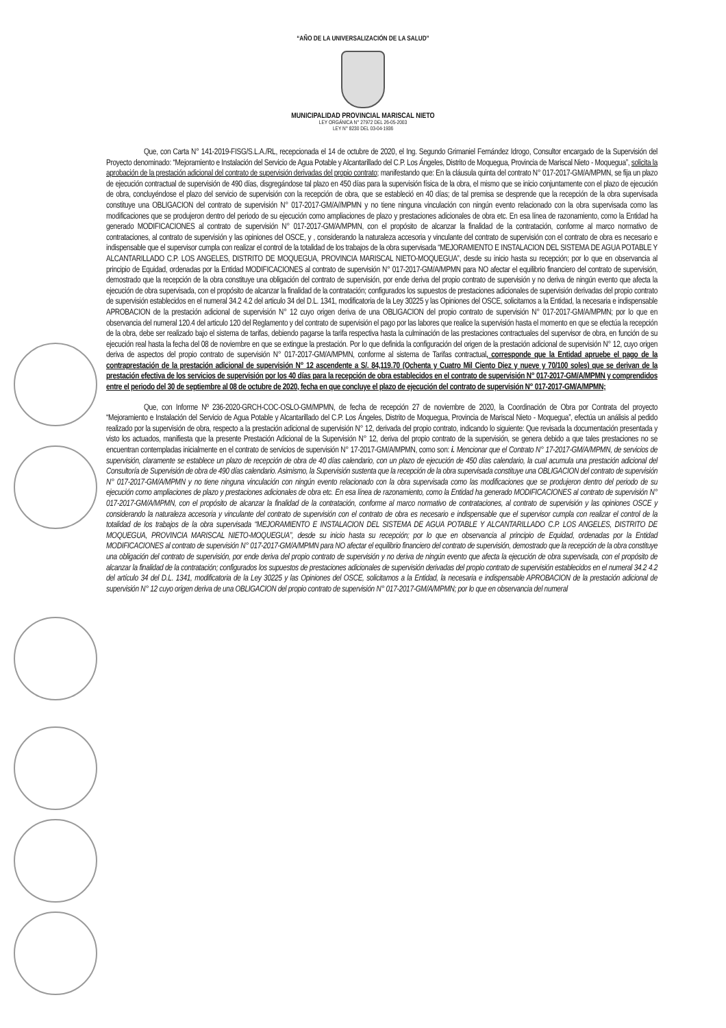“AÑO DE LA UNIVERSALIZACIÓN DE LA SALUD”
MUNICIPALIDAD PROVINCIAL MARISCAL NIETO
LEY ORGÁNICA N° 27972 DEL 26-05-2003
LEY N° 8230 DEL 03-04-1936
Que, con Carta N° 141-2019-FISG/S.L.A./RL, recepcionada el 14 de octubre de 2020, el Ing. Segundo Grimaniel Fernández Idrogo, Consultor encargado de la Supervisión del Proyecto denominado: “Mejoramiento e Instalación del Servicio de Agua Potable y Alcantarillado del C.P. Los Ángeles, Distrito de Moquegua, Provincia de Mariscal Nieto - Moquegua”, solicita la aprobación de la prestación adicional del contrato de supervisión derivadas del propio contrato; manifestando que: En la cláusula quinta del contrato N° 017-2017-GM/A/MPMN, se fija un plazo de ejecución contractual de supervisión de 490 días, disgregándose tal plazo en 450 días para la supervisión física de la obra, el mismo que se inicio conjuntamente con el plazo de ejecución de obra, concluyéndose el plazo del servicio de supervisión con la recepción de obra, que se estableció en 40 días; de tal premisa se desprende que la recepción de la obra supervisada constituye una OBLIGACION del contrato de supervisión N° 017-2017-GM/A//MPMN y no tiene ninguna vinculación con ningún evento relacionado con la obra supervisada como las modificaciones que se produjeron dentro del periodo de su ejecución como ampliaciones de plazo y prestaciones adicionales de obra etc. En esa línea de razonamiento, como la Entidad ha generado MODIFICACIONES al contrato de supervisión N° 017-2017-GM/A/MPMN, con el propósito de alcanzar la finalidad de la contratación, conforme al marco normativo de contrataciones, al contrato de supervisión y las opiniones del OSCE, y , considerando la naturaleza accesoria y vinculante del contrato de supervisión con el contrato de obra es necesario e indispensable que el supervisor cumpla con realizar el control de la totalidad de los trabajos de la obra supervisada “MEJORAMIENTO E INSTALACION DEL SISTEMA DE AGUA POTABLE Y ALCANTARILLADO C.P. LOS ANGELES, DISTRITO DE MOQUEGUA, PROVINCIA MARISCAL NIETO-MOQUEGUA”, desde su inicio hasta su recepción; por lo que en observancia al principio de Equidad, ordenadas por la Entidad MODIFICACIONES al contrato de supervisión N° 017-2017-GM/A/MPMN para NO afectar el equilibrio financiero del contrato de supervisión, demostrado que la recepción de la obra constituye una obligación del contrato de supervisión, por ende deriva del propio contrato de supervisión y no deriva de ningún evento que afecta la ejecución de obra supervisada, con el propósito de alcanzar la finalidad de la contratación; configurados los supuestos de prestaciones adicionales de supervisión derivadas del propio contrato de supervisión establecidos en el numeral 34.2 4.2 del articulo 34 del D.L. 1341, modificatoria de la Ley 30225 y las Opiniones del OSCE, solicitamos a la Entidad, la necesaria e indispensable APROBACION de la prestación adicional de supervisión N° 12 cuyo origen deriva de una OBLIGACION del propio contrato de supervisión N° 017-2017-GM/A/MPMN; por lo que en observancia del numeral 120.4 del articulo 120 del Reglamento y del contrato de supervisión el pago por las labores que realice la supervisión hasta el momento en que se efectúa la recepción de la obra, debe ser realizado bajo el sistema de tarifas, debiendo pagarse la tarifa respectiva hasta la culminación de las prestaciones contractuales del supervisor de obra, en función de su ejecución real hasta la fecha del 08 de noviembre en que se extingue la prestación. Por lo que definida la configuración del origen de la prestación adicional de supervisión N° 12, cuyo origen deriva de aspectos del propio contrato de supervisión N° 017-2017-GM/A/MPMN, conforme al sistema de Tarifas contractual, corresponde que la Entidad apruebe el pago de la contraprestación de la prestación adicional de supervisión N° 12 ascendente a S/. 84,119.70 (Ochenta y Cuatro Mil Ciento Diez y nueve y 70/100 soles) que se derivan de la prestación efectiva de los servicios de supervisión por los 40 días para la recepción de obra establecidos en el contrato de supervisión N° 017-2017-GM/A/MPMN y comprendidos entre el periodo del 30 de septiembre al 08 de octubre de 2020, fecha en que concluye el plazo de ejecución del contrato de supervisión N° 017-2017-GM/A/MPMN;
Que, con Informe Nº 236-2020-GRCH-COC-OSLO-GM/MPMN, de fecha de recepción 27 de noviembre de 2020, la Coordinación de Obra por Contrata del proyecto “Mejoramiento e Instalación del Servicio de Agua Potable y Alcantarillado del C.P. Los Ángeles, Distrito de Moquegua, Provincia de Mariscal Nieto - Moquegua”, efectúa un análisis al pedido realizado por la supervisión de obra, respecto a la prestación adicional de supervisión N° 12, derivada del propio contrato, indicando lo siguiente: Que revisada la documentación presentada y visto los actuados, manifiesta que la presente Prestación Adicional de la Supervisión N° 12, deriva del propio contrato de la supervisión, se genera debido a que tales prestaciones no se encuentran contempladas inicialmente en el contrato de servicios de supervisión N° 17-2017-GM/A/MPMN, como son: i. Mencionar que el Contrato N° 17-2017-GM/A/MPMN, de servicios de supervisión, claramente se establece un plazo de recepción de obra de 40 días calendario, con un plazo de ejecución de 450 días calendario, la cual acumula una prestación adicional del Consultoría de Supervisión de obra de 490 días calendario. Asimismo, la Supervisión sustenta que la recepción de la obra supervisada constituye una OBLIGACION del contrato de supervisión N° 017-2017-GM/A/MPMN y no tiene ninguna vinculación con ningún evento relacionado con la obra supervisada como las modificaciones que se produjeron dentro del periodo de su ejecución como ampliaciones de plazo y prestaciones adicionales de obra etc. En esa línea de razonamiento, como la Entidad ha generado MODIFICACIONES al contrato de supervisión N° 017-2017-GM/A/MPMN, con el propósito de alcanzar la finalidad de la contratación, conforme al marco normativo de contrataciones, al contrato de supervisión y las opiniones OSCE y considerando la naturaleza accesoria y vinculante del contrato de supervisión con el contrato de obra es necesario e indispensable que el supervisor cumpla con realizar el control de la totalidad de los trabajos de la obra supervisada “MEJORAMIENTO E INSTALACION DEL SISTEMA DE AGUA POTABLE Y ALCANTARILLADO C.P. LOS ANGELES, DISTRITO DE MOQUEGUA, PROVINCIA MARISCAL NIETO-MOQUEGUA”, desde su inicio hasta su recepción; por lo que en observancia al principio de Equidad, ordenadas por la Entidad MODIFICACIONES al contrato de supervisión N° 017-2017-GM/A/MPMN para NO afectar el equilibrio financiero del contrato de supervisión, demostrado que la recepción de la obra constituye una obligación del contrato de supervisión, por ende deriva del propio contrato de supervisión y no deriva de ningún evento que afecta la ejecución de obra supervisada, con el propósito de alcanzar la finalidad de la contratación; configurados los supuestos de prestaciones adicionales de supervisión derivadas del propio contrato de supervisión establecidos en el numeral 34.2 4.2 del artículo 34 del D.L. 1341, modificatoria de la Ley 30225 y las Opiniones del OSCE, solicitamos a la Entidad, la necesaria e indispensable APROBACION de la prestación adicional de supervisión N° 12 cuyo origen deriva de una OBLIGACION del propio contrato de supervisión N° 017-2017-GM/A/MPMN; por lo que en observancia del numeral